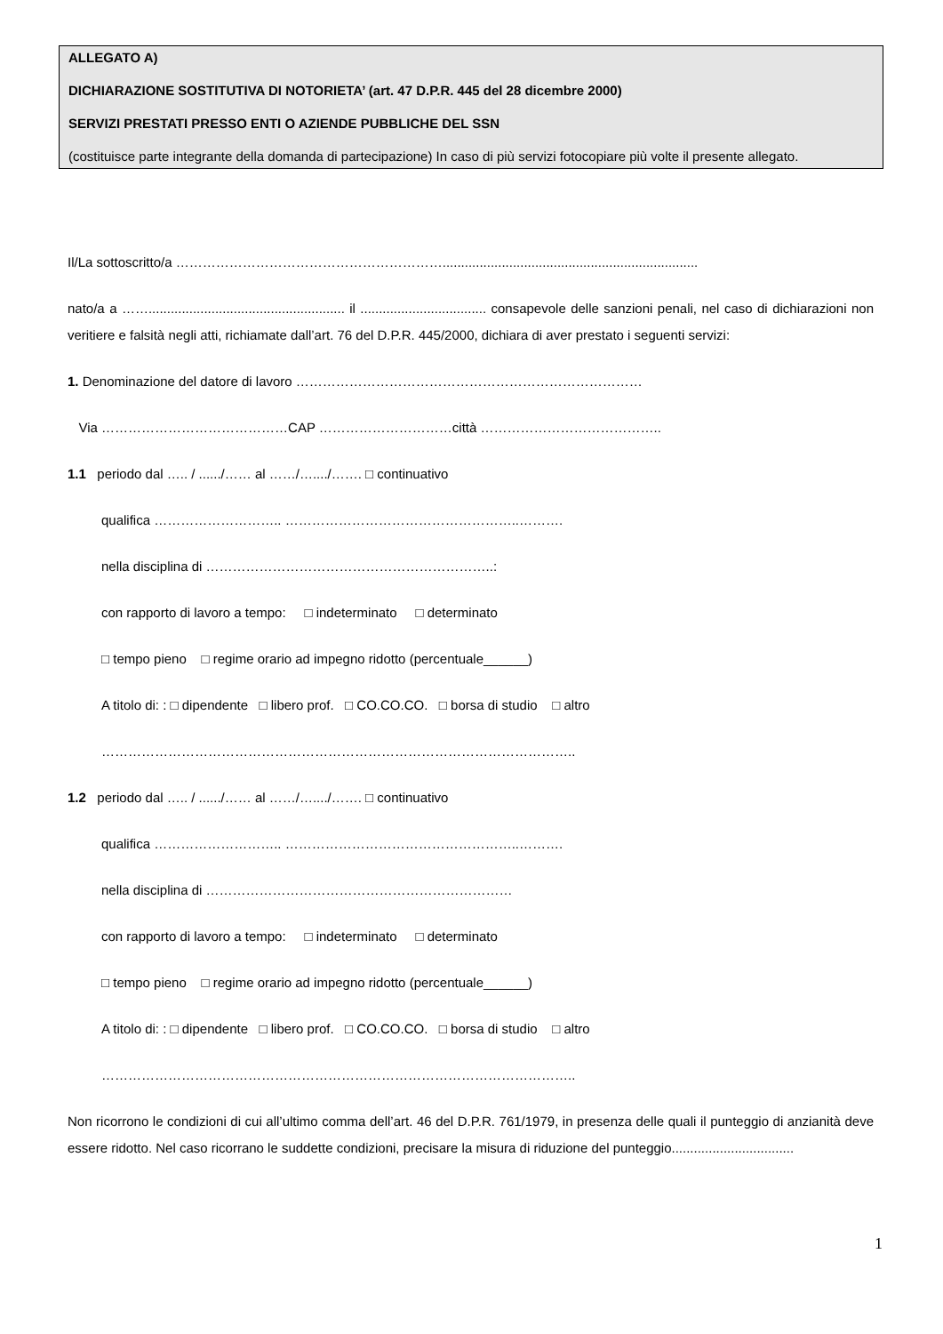ALLEGATO A)
DICHIARAZIONE SOSTITUTIVA DI NOTORIETA’ (art. 47 D.P.R. 445 del 28 dicembre 2000)
SERVIZI PRESTATI PRESSO ENTI O AZIENDE PUBBLICHE DEL SSN
(costituisce parte integrante della domanda di partecipazione) In caso di più servizi fotocopiare più volte il presente allegato.
Il/La sottoscritto/a …………………………………………………….....................................................................
nato/a a ……..................................................... il .................................. consapevole delle sanzioni penali, nel caso di dichiarazioni non veritiere e falsità negli atti, richiamate dall’art. 76 del D.P.R. 445/2000, dichiara di aver prestato i seguenti servizi:
1. Denominazione del datore di lavoro ……………………………………………………………………
Via ……………………………………CAP …………………………città …………………………………..
1.1 periodo dal ….. / ....../…… al ……/…..../……. □ continuativo
qualifica ……………………….. ……………………………………………..……….
nella disciplina di ………………………………………………………..:
con rapporto di lavoro a tempo: □ indeterminato □ determinato
□ tempo pieno □ regime orario ad impegno ridotto (percentuale______)
A titolo di: : □ dipendente □ libero prof. □ CO.CO.CO. □ borsa di studio □ altro
……………………………………………………………………………………………..
1.2 periodo dal ….. / ....../…… al ……/…..../……. □ continuativo
qualifica ……………………….. ……………………………………………..……….
nella disciplina di ……………………………………………………………
con rapporto di lavoro a tempo: □ indeterminato □ determinato
□ tempo pieno □ regime orario ad impegno ridotto (percentuale______)
A titolo di: : □ dipendente □ libero prof. □ CO.CO.CO. □ borsa di studio □ altro
……………………………………………………………………………………………..
Non ricorrono le condizioni di cui all’ultimo comma dell’art. 46 del D.P.R. 761/1979, in presenza delle quali il punteggio di anzianità deve essere ridotto. Nel caso ricorrano le suddette condizioni, precisare la misura di riduzione del punteggio.................................
1